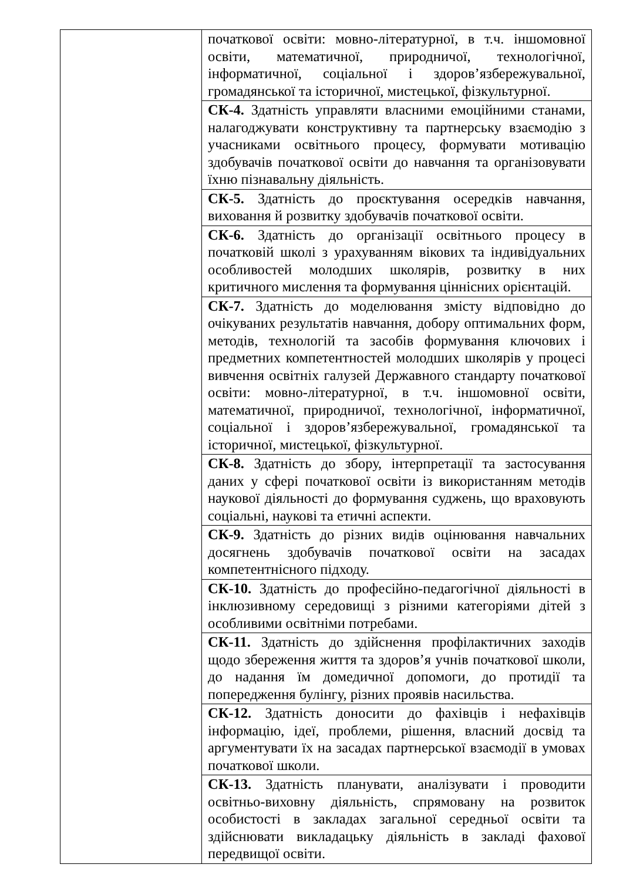| | початкової освіти: мовно-літературної, в т.ч. іншомовної освіти, математичної, природничої, технологічної, інформатичної, соціальної і здоров’язбережувальної, громадянської та історичної, мистецької, фізкультурної. |
| | СК-4. Здатність управляти власними емоційними станами, налагоджувати конструктивну та партнерську взаємодію з учасниками освітнього процесу, формувати мотивацію здобувачів початкової освіти до навчання та організовувати їхню пізнавальну діяльність. |
| | СК-5. Здатність до проєктування осередків навчання, виховання й розвитку здобувачів початкової освіти. |
| | СК-6. Здатність до організації освітнього процесу в початковій школі з урахуванням вікових та індивідуальних особливостей молодших школярів, розвитку в них критичного мислення та формування ціннісних орієнтацій. |
| | СК-7. Здатність до моделювання змісту відповідно до очікуваних результатів навчання, добору оптимальних форм, методів, технологій та засобів формування ключових і предметних компетентностей молодших школярів у процесі вивчення освітніх галузей Державного стандарту початкової освіти: мовно-літературної, в т.ч. іншомовної освіти, математичної, природничої, технологічної, інформатичної, соціальної і здоров’язбережувальної, громадянської та історичної, мистецької, фізкультурної. |
| | СК-8. Здатність до збору, інтерпретації та застосування даних у сфері початкової освіти із використанням методів наукової діяльності до формування суджень, що враховують соціальні, наукові та етичні аспекти. |
| | СК-9. Здатність до різних видів оцінювання навчальних досягнень здобувачів початкової освіти на засадах компетентнісного підходу. |
| | СК-10. Здатність до професійно-педагогічної діяльності в інклюзивному середовищі з різними категоріями дітей з особливими освітніми потребами. |
| | СК-11. Здатність до здійснення профілактичних заходів щодо збереження життя та здоров’я учнів початкової школи, до надання їм домедичної допомоги, до протидії та попередження булінгу, різних проявів насильства. |
| | СК-12. Здатність доносити до фахівців і нефахівців інформацію, ідеї, проблеми, рішення, власний досвід та аргументувати їх на засадах партнерської взаємодії в умовах початкової школи. |
| | СК-13. Здатність планувати, аналізувати і проводити освітньо-виховну діяльність, спрямовану на розвиток особистості в закладах загальної середньої освіти та здійснювати викладацьку діяльність в закладі фахової передвищої освіти. |